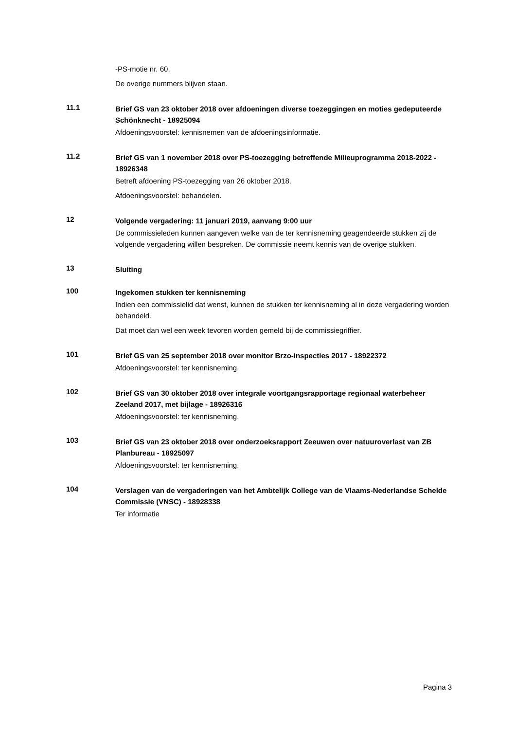-PS-motie nr. 60.
De overige nummers blijven staan.
11.1
Brief GS van 23 oktober 2018 over afdoeningen diverse toezeggingen en moties gedeputeerde Schönknecht - 18925094
Afdoeningsvoorstel: kennisnemen van de afdoeningsinformatie.
11.2
Brief GS van 1 november 2018 over PS-toezegging betreffende Milieuprogramma 2018-2022 - 18926348
Betreft afdoening PS-toezegging van 26 oktober 2018.
Afdoeningsvoorstel: behandelen.
12
Volgende vergadering: 11 januari 2019, aanvang 9:00 uur
De commissieleden kunnen aangeven welke van de ter kennisneming geagendeerde stukken zij de volgende vergadering willen bespreken. De commissie neemt kennis van de overige stukken.
13
Sluiting
100
Ingekomen stukken ter kennisneming
Indien een commissielid dat wenst, kunnen de stukken ter kennisneming al in deze vergadering worden behandeld.
Dat moet dan wel een week tevoren worden gemeld bij de commissiegriffier.
101
Brief GS van 25 september 2018 over monitor Brzo-inspecties 2017 - 18922372
Afdoeningsvoorstel: ter kennisneming.
102
Brief GS van 30 oktober 2018 over integrale voortgangsrapportage regionaal waterbeheer Zeeland 2017, met bijlage - 18926316
Afdoeningsvoorstel: ter kennisneming.
103
Brief GS van 23 oktober 2018 over onderzoeksrapport Zeeuwen over natuuroverlast van ZB Planbureau - 18925097
Afdoeningsvoorstel: ter kennisneming.
104
Verslagen van de vergaderingen van het Ambtelijk College van de Vlaams-Nederlandse Schelde Commissie (VNSC) - 18928338
Ter informatie
Pagina 3